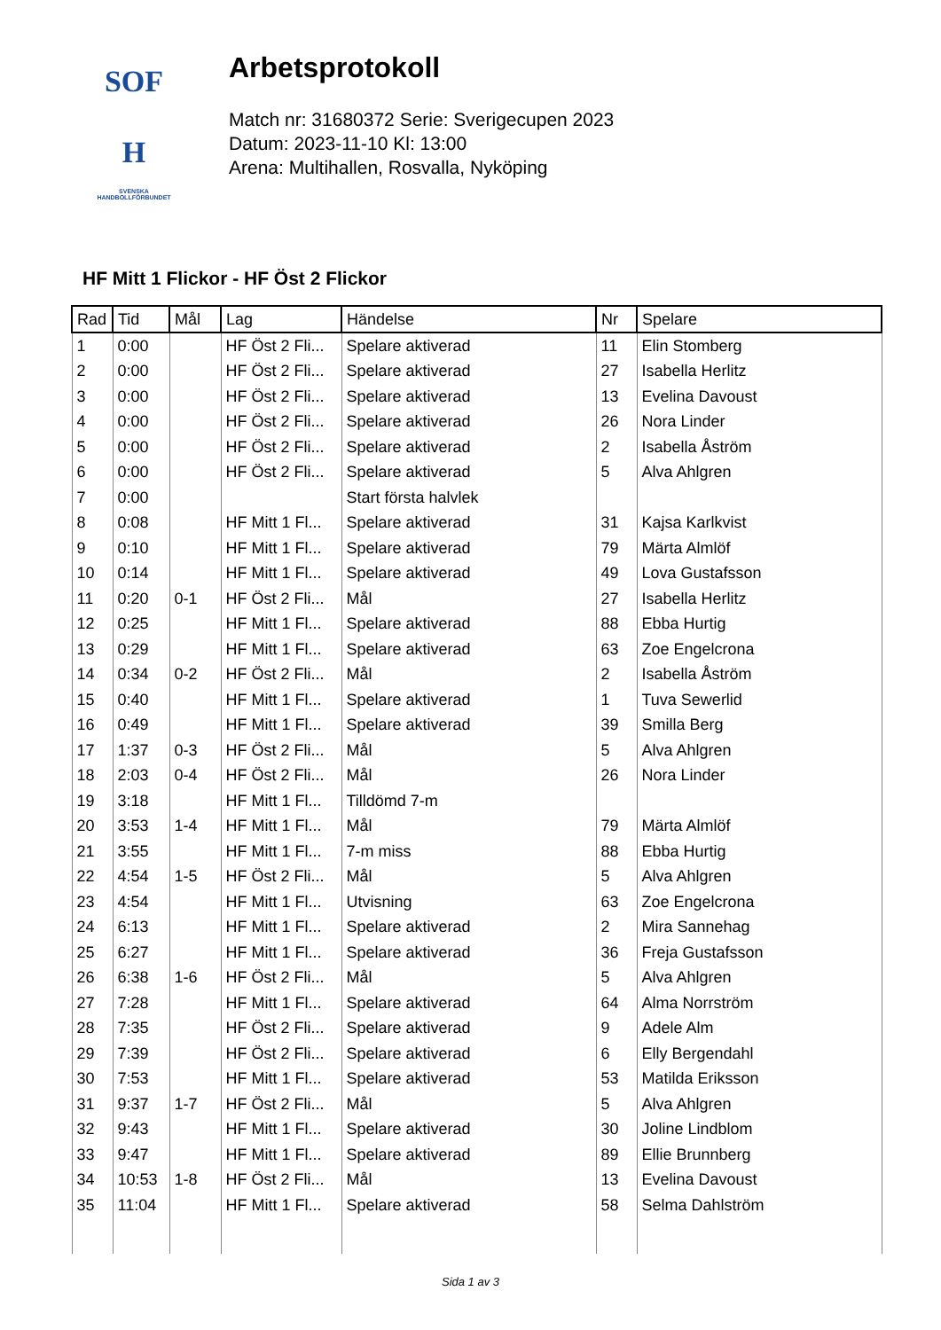SOF
H
SVENSKA
HANDBOLLFÖRBUNDET
Arbetsprotokoll
Match nr: 31680372 Serie: Sverigecupen 2023
Datum: 2023-11-10 Kl: 13:00
Arena: Multihallen, Rosvalla, Nyköping
HF Mitt 1 Flickor - HF Öst 2 Flickor
| Rad | Tid | Mål | Lag | Händelse | Nr | Spelare |
| --- | --- | --- | --- | --- | --- | --- |
| 1 | 0:00 | | HF Öst 2 Fli... | Spelare aktiverad | 11 | Elin Stomberg |
| 2 | 0:00 | | HF Öst 2 Fli... | Spelare aktiverad | 27 | Isabella Herlitz |
| 3 | 0:00 | | HF Öst 2 Fli... | Spelare aktiverad | 13 | Evelina Davoust |
| 4 | 0:00 | | HF Öst 2 Fli... | Spelare aktiverad | 26 | Nora Linder |
| 5 | 0:00 | | HF Öst 2 Fli... | Spelare aktiverad | 2 | Isabella Åström |
| 6 | 0:00 | | HF Öst 2 Fli... | Spelare aktiverad | 5 | Alva Ahlgren |
| 7 | 0:00 | | | Start första halvlek | | |
| 8 | 0:08 | | HF Mitt 1 Fl... | Spelare aktiverad | 31 | Kajsa Karlkvist |
| 9 | 0:10 | | HF Mitt 1 Fl... | Spelare aktiverad | 79 | Märta Almlöf |
| 10 | 0:14 | | HF Mitt 1 Fl... | Spelare aktiverad | 49 | Lova Gustafsson |
| 11 | 0:20 | 0-1 | HF Öst 2 Fli... | Mål | 27 | Isabella Herlitz |
| 12 | 0:25 | | HF Mitt 1 Fl... | Spelare aktiverad | 88 | Ebba Hurtig |
| 13 | 0:29 | | HF Mitt 1 Fl... | Spelare aktiverad | 63 | Zoe Engelcrona |
| 14 | 0:34 | 0-2 | HF Öst 2 Fli... | Mål | 2 | Isabella Åström |
| 15 | 0:40 | | HF Mitt 1 Fl... | Spelare aktiverad | 1 | Tuva Sewerlid |
| 16 | 0:49 | | HF Mitt 1 Fl... | Spelare aktiverad | 39 | Smilla Berg |
| 17 | 1:37 | 0-3 | HF Öst 2 Fli... | Mål | 5 | Alva Ahlgren |
| 18 | 2:03 | 0-4 | HF Öst 2 Fli... | Mål | 26 | Nora Linder |
| 19 | 3:18 | | HF Mitt 1 Fl... | Tilldömd 7-m | | |
| 20 | 3:53 | 1-4 | HF Mitt 1 Fl... | Mål | 79 | Märta Almlöf |
| 21 | 3:55 | | HF Mitt 1 Fl... | 7-m miss | 88 | Ebba Hurtig |
| 22 | 4:54 | 1-5 | HF Öst 2 Fli... | Mål | 5 | Alva Ahlgren |
| 23 | 4:54 | | HF Mitt 1 Fl... | Utvisning | 63 | Zoe Engelcrona |
| 24 | 6:13 | | HF Mitt 1 Fl... | Spelare aktiverad | 2 | Mira Sannehag |
| 25 | 6:27 | | HF Mitt 1 Fl... | Spelare aktiverad | 36 | Freja Gustafsson |
| 26 | 6:38 | 1-6 | HF Öst 2 Fli... | Mål | 5 | Alva Ahlgren |
| 27 | 7:28 | | HF Mitt 1 Fl... | Spelare aktiverad | 64 | Alma Norrström |
| 28 | 7:35 | | HF Öst 2 Fli... | Spelare aktiverad | 9 | Adele Alm |
| 29 | 7:39 | | HF Öst 2 Fli... | Spelare aktiverad | 6 | Elly Bergendahl |
| 30 | 7:53 | | HF Mitt 1 Fl... | Spelare aktiverad | 53 | Matilda Eriksson |
| 31 | 9:37 | 1-7 | HF Öst 2 Fli... | Mål | 5 | Alva Ahlgren |
| 32 | 9:43 | | HF Mitt 1 Fl... | Spelare aktiverad | 30 | Joline Lindblom |
| 33 | 9:47 | | HF Mitt 1 Fl... | Spelare aktiverad | 89 | Ellie Brunnberg |
| 34 | 10:53 | 1-8 | HF Öst 2 Fli... | Mål | 13 | Evelina Davoust |
| 35 | 11:04 | | HF Mitt 1 Fl... | Spelare aktiverad | 58 | Selma Dahlström |
Sida 1 av 3